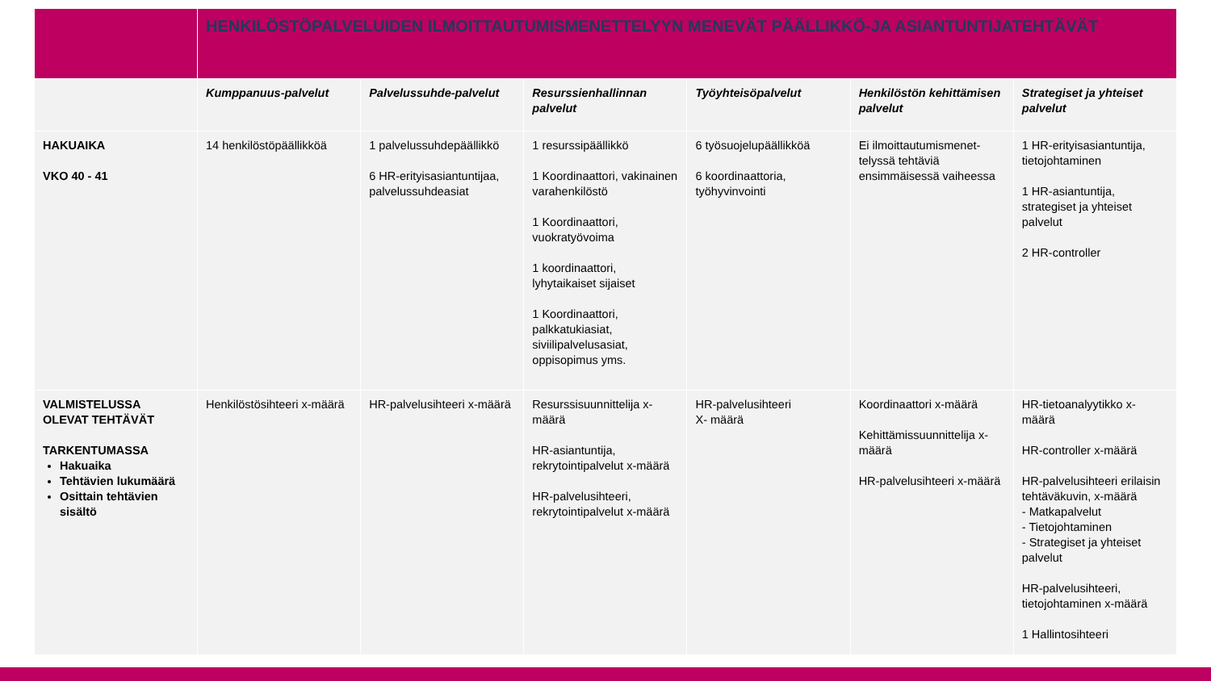| | HENKILÖSTÖPALVELUIDEN ILMOITTAUTUMISMENETTELYYN MENEVÄT PÄÄLLIKKÖ-JA ASIANTUNTIJATEHTÄVÄT | | | | | |
| | Kumppanuus-palvelut | Palvelussuhde-palvelut | Resurssienhallinnan palvelut | Työyhteisöpalvelut | Henkilöstön kehittämisen palvelut | Strategiset ja yhteiset palvelut |
| HAKUAIKA VKO 40 - 41 | 14 henkilöstöpäällikköä | 1 palvelussuhdepäällikkö 6 HR-erityisasiantuntijaa, palvelussuhdeasiat | 1 resurssipäällikkö 1 Koordinaattori, vakinainen varahenkilöstö 1 Koordinaattori, vuokratyövoima 1 koordinaattori, lyhytaikaiset sijaiset 1 Koordinaattori, palkkatukiasiat, siviilipalvelusasiat, oppisopimus yms. | 6 työsuojelupäällikköä 6 koordinaattoria, työhyvinvointi | Ei ilmoittautumismenet-telyssä tehtäviä ensimmäisessä vaiheessa | 1 HR-erityisasiantuntija, tietojohtaminen 1 HR-asiantuntija, strategiset ja yhteiset palvelut 2 HR-controller |
| VALMISTELUSSA OLEVAT TEHTÄVÄT TARKENTUMASSA Hakuaika Tehtävien lukumäärä Osittain tehtävien sisältö | Henkilöstösihteeri x-määrä | HR-palvelusihteeri x-määrä | Resurssisuunnittelija x-määrä HR-asiantuntija, rekrytointipalvelut x-määrä HR-palvelusihteeri, rekrytointipalvelut x-määrä | HR-palvelusihteeri X- määrä | Koordinaattori x-määrä Kehittämissuunnittelija x-määrä HR-palvelusihteeri x-määrä | HR-tietoanalyytikko x-määrä HR-controller x-määrä HR-palvelusihteeri erilaisin tehtäväkuvin, x-määrä - Matkapalvelut - Tietojohtaminen - Strategiset ja yhteiset palvelut HR-palvelusihteeri, tietojohtaminen x-määrä 1 Hallintosihteeri |